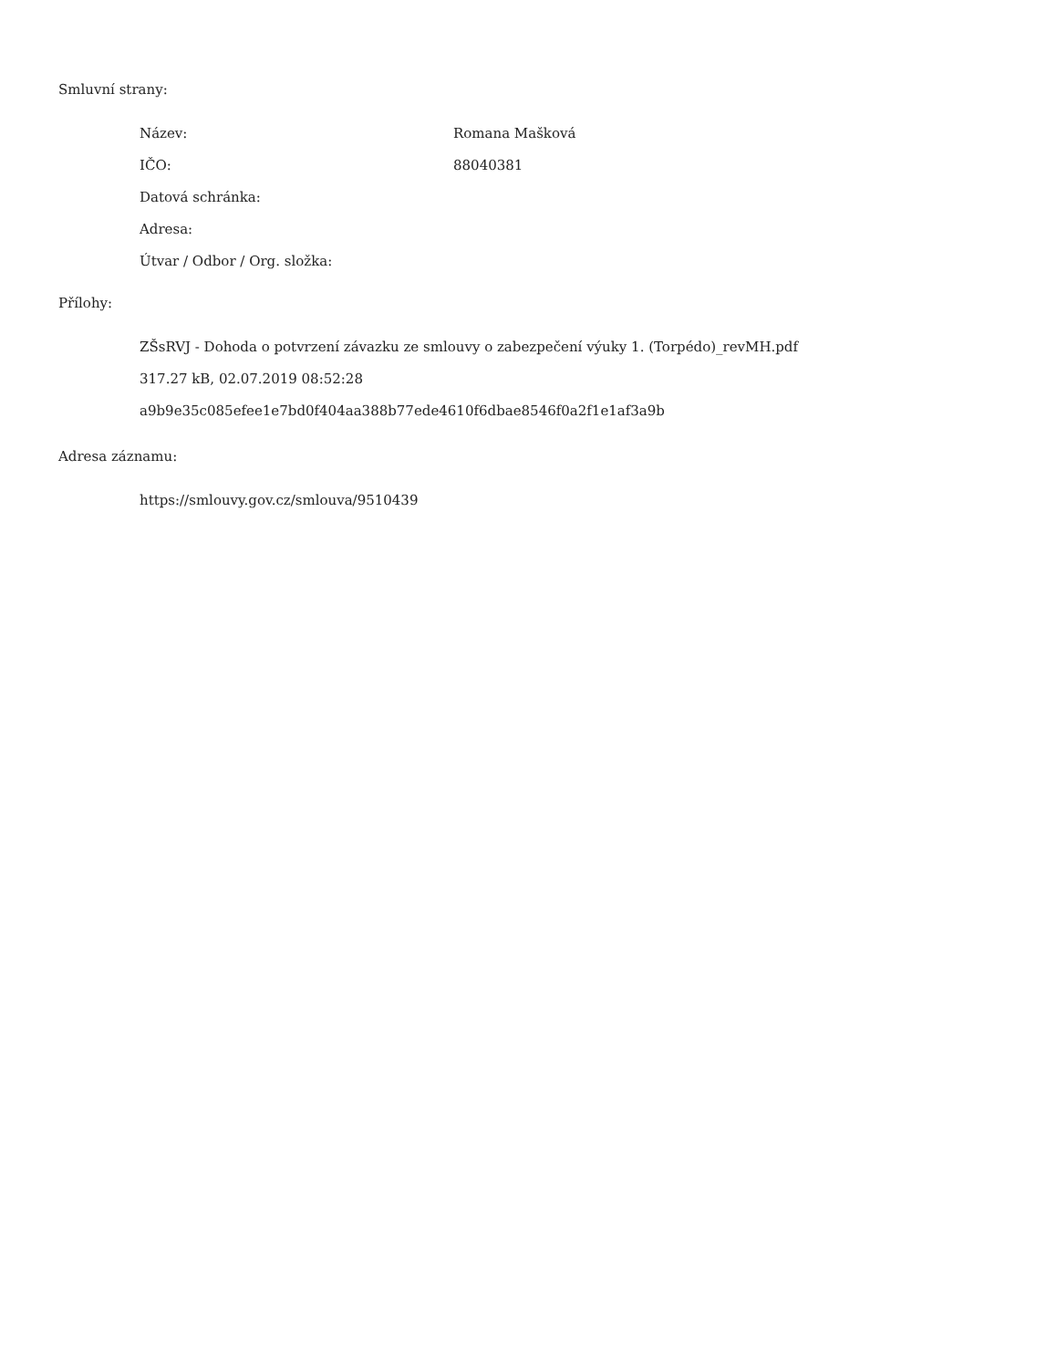Smluvní strany:
| Název: | Romana Mašková |
| IČO: | 88040381 |
| Datová schránka: | |
| Adresa: | |
| Útvar / Odbor / Org. složka: | |
Přílohy:
ZŠsRVJ - Dohoda o potvrzení závazku ze smlouvy o zabezpečení výuky 1. (Torpédo)_revMH.pdf
317.27 kB, 02.07.2019 08:52:28
a9b9e35c085efee1e7bd0f404aa388b77ede4610f6dbae8546f0a2f1e1af3a9b
Adresa záznamu:
https://smlouvy.gov.cz/smlouva/9510439